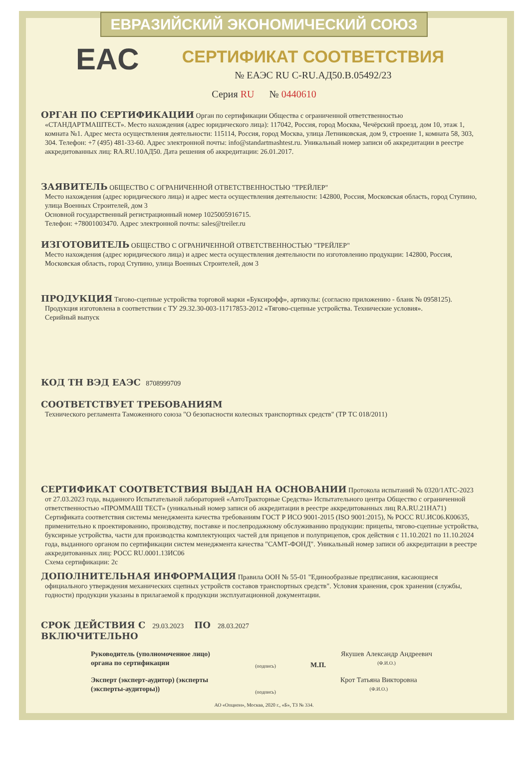ЕВРАЗИЙСКИЙ ЭКОНОМИЧЕСКИЙ СОЮЗ
EAC
СЕРТИФИКАТ СООТВЕТСТВИЯ
№ ЕАЭС RU С-RU.АД50.В.05492/23
Серия RU № 0440610
ОРГАН ПО СЕРТИФИКАЦИИ Орган по сертификации Общества с ограниченной ответственностью
«СТАНДАРТМАШТЕСТ». Место нахождения (адрес юридического лица): 117042, Россия, город Москва, Чечёрский проезд, дом 10, этаж 1, комната №1. Адрес места осуществления деятельности: 115114, Россия, город Москва, улица Летниковская, дом 9, строение 1, комната 58, 303, 304. Телефон: +7 (495) 481-33-60. Адрес электронной почты: info@standartmashtest.ru. Уникальный номер записи об аккредитации в реестре аккредитованных лиц: RA.RU.10АД50. Дата решения об аккредитации: 26.01.2017.
ЗАЯВИТЕЛЬ ОБЩЕСТВО С ОГРАНИЧЕННОЙ ОТВЕТСТВЕННОСТЬЮ "ТРЕЙЛЕР"
Место нахождения (адрес юридического лица) и адрес места осуществления деятельности: 142800, Россия, Московская область, город Ступино, улица Военных Строителей, дом 3
Основной государственный регистрационный номер 1025005916715.
Телефон: +78001003470. Адрес электронной почты: sales@treiler.ru
ИЗГОТОВИТЕЛЬ ОБЩЕСТВО С ОГРАНИЧЕННОЙ ОТВЕТСТВЕННОСТЬЮ "ТРЕЙЛЕР"
Место нахождения (адрес юридического лица) и адрес места осуществления деятельности по изготовлению продукции: 142800, Россия, Московская область, город Ступино, улица Военных Строителей, дом 3
ПРОДУКЦИЯ Тягово-сцепные устройства торговой марки «Буксирофф», артикулы: (согласно приложению - бланк № 0958125).
Продукция изготовлена в соответствии с ТУ 29.32.30-003-11717853-2012 «Тягово-сцепные устройства. Технические условия».
Серийный выпуск
КОД ТН ВЭД ЕАЭС 8708999709
СООТВЕТСТВУЕТ ТРЕБОВАНИЯМ
Технического регламента Таможенного союза "О безопасности колесных транспортных средств" (ТР ТС 018/2011)
СЕРТИФИКАТ СООТВЕТСТВИЯ ВЫДАН НА ОСНОВАНИИ Протокола испытаний № 0320/1АТС-2023
от 27.03.2023 года, выданного Испытательной лабораторией «АвтоТракторные Средства» Испытательного центра Общество с ограниченной ответственностью «ПРОММАШ ТЕСТ» (уникальный номер записи об аккредитации в реестре аккредитованных лиц RA.RU.21НА71)
Сертификата соответствия системы менеджмента качества требованиям ГОСТ Р ИСО 9001-2015 (ISO 9001:2015), № РОСС RU.ИС06.К00635, применительно к проектированию, производству, поставке и послепродажному обслуживанию продукции: прицепы, тягово-сцепные устройства, буксирные устройства, части для производства комплектующих частей для прицепов и полуприцепов, срок действия с 11.10.2021 по 11.10.2024 года, выданного органом по сертификации систем менеджмента качества "САМТ-ФОНД". Уникальный номер записи об аккредитации в реестре аккредитованных лиц: РОСС RU.0001.13ИС06
Схема сертификации: 2с
ДОПОЛНИТЕЛЬНАЯ ИНФОРМАЦИЯ Правила ООН № 55-01 "Единообразные предписания, касающиеся
официального утверждения механических сцепных устройств составов транспортных средств". Условия хранения, срок хранения (службы, годности) продукции указаны в прилагаемой к продукции эксплуатационной документации.
СРОК ДЕЙСТВИЯ С 29.03.2023 ПО 28.03.2027
ВКЛЮЧИТЕЛЬНО
Руководитель (уполномоченное лицо) органа по сертификации
(подпись)
М.П.
Якушев Александр Андреевич
(Ф.И.О.)
Эксперт (эксперт-аудитор) (эксперты (эксперты-аудиторы))
(подпись)
Крот Татьяна Викторовна
(Ф.И.О.)
АО «Опцион», Москва, 2020 г., «Б», ТЗ № 334.